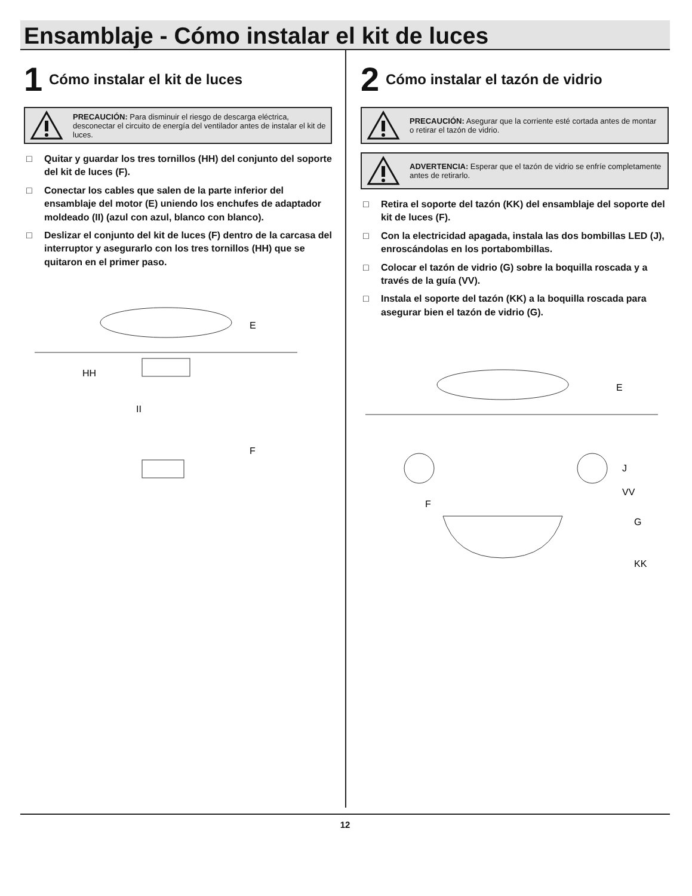Ensamblaje - Cómo instalar el kit de luces
1
Cómo instalar el kit de luces
PRECAUCIÓN: Para disminuir el riesgo de descarga eléctrica, desconectar el circuito de energía del ventilador antes de instalar el kit de luces.
□ Quitar y guardar los tres tornillos (HH) del conjunto del soporte del kit de luces (F).
□ Conectar los cables que salen de la parte inferior del ensamblaje del motor (E) uniendo los enchufes de adaptador moldeado (II) (azul con azul, blanco con blanco).
□ Deslizar el conjunto del kit de luces (F) dentro de la carcasa del interruptor y asegurarlo con los tres tornillos (HH) que se quitaron en el primer paso.
E
HH
II
F
2
Cómo instalar el tazón de vidrio
PRECAUCIÓN: Asegurar que la corriente esté cortada antes de montar o retirar el tazón de vidrio.
ADVERTENCIA: Esperar que el tazón de vidrio se enfríe completamente antes de retirarlo.
□ Retira el soporte del tazón (KK) del ensamblaje del soporte del kit de luces (F).
□ Con la electricidad apagada, instala las dos bombillas LED (J), enroscándolas en los portabombillas.
□ Colocar el tazón de vidrio (G) sobre la boquilla roscada y a través de la guía (VV).
□ Instala el soporte del tazón (KK) a la boquilla roscada para asegurar bien el tazón de vidrio (G).
E
J
VV
F
G
KK
12